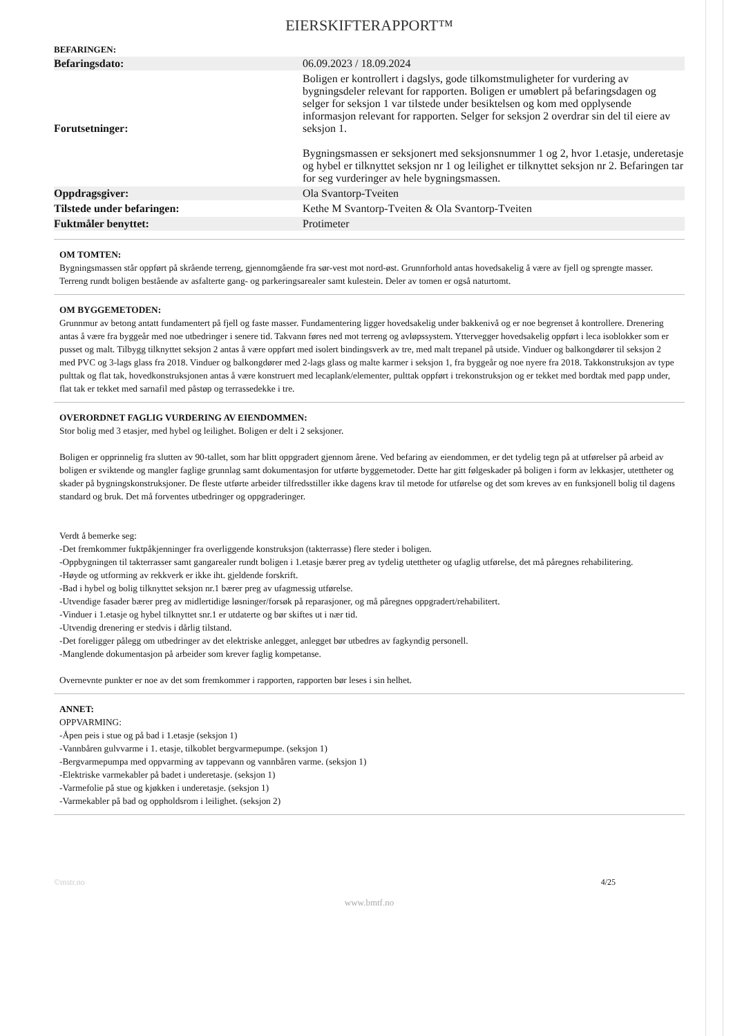EIERSKIFTERAPPORT™
BEFARINGEN:
| Befaringsdato: | | 06.09.2023 / 18.09.2024 |
| Forutsetninger: | | Boligen er kontrollert i dagslys, gode tilkomstmuligheter for vurdering av bygningsdeler relevant for rapporten. Boligen er umøblert på befaringsdagen og selger for seksjon 1 var tilstede under besiktelsen og kom med opplysende informasjon relevant for rapporten. Selger for seksjon 2 overdrar sin del til eiere av seksjon 1. Bygningsmassen er seksjonert med seksjonsnummer 1 og 2, hvor 1.etasje, underetasje og hybel er tilknyttet seksjon nr 1 og leilighet er tilknyttet seksjon nr 2. Befaringen tar for seg vurderinger av hele bygningsmassen. |
| Oppdragsgiver: | | Ola Svantorp-Tveiten |
| Tilstede under befaringen: | | Kethe M Svantorp-Tveiten & Ola Svantorp-Tveiten |
| Fuktmåler benyttet: | | Protimeter |
OM TOMTEN:
Bygningsmassen står oppført på skrående terreng, gjennomgående fra sør-vest mot nord-øst. Grunnforhold antas hovedsakelig å være av fjell og sprengte masser. Terreng rundt boligen bestående av asfalterte gang- og parkeringsarealer samt kulestein. Deler av tomen er også naturtomt.
OM BYGGEMETODEN:
Grunnmur av betong antatt fundamentert på fjell og faste masser. Fundamentering ligger hovedsakelig under bakkenivå og er noe begrenset å kontrollere. Drenering antas å være fra byggeår med noe utbedringer i senere tid. Takvann føres ned mot terreng og avløpssystem. Yttervegger hovedsakelig oppført i leca isoblokker som er pusset og malt. Tilbygg tilknyttet seksjon 2 antas å være oppført med isolert bindingsverk av tre, med malt trepanel på utside. Vinduer og balkongdører til seksjon 2 med PVC og 3-lags glass fra 2018. Vinduer og balkongdører med 2-lags glass og malte karmer i seksjon 1, fra byggeår og noe nyere fra 2018. Takkonstruksjon av type pulttak og flat tak, hovedkonstruksjonen antas å være konstruert med lecaplank/elementer, pulttak oppført i trekonstruksjon og er tekket med bordtak med papp under, flat tak er tekket med sarnafil med påstøp og terrassedekke i tre.
OVERORDNET FAGLIG VURDERING AV EIENDOMMEN:
Stor bolig med 3 etasjer, med hybel og leilighet. Boligen er delt i 2 seksjoner.
Boligen er opprinnelig fra slutten av 90-tallet, som har blitt oppgradert gjennom årene. Ved befaring av eiendommen, er det tydelig tegn på at utførelser på arbeid av boligen er sviktende og mangler faglige grunnlag samt dokumentasjon for utførte byggemetoder. Dette har gitt følgeskader på boligen i form av lekkasjer, utettheter og skader på bygningskonstruksjoner. De fleste utførte arbeider tilfredsstiller ikke dagens krav til metode for utførelse og det som kreves av en funksjonell bolig til dagens standard og bruk. Det må forventes utbedringer og oppgraderinger.
Verdt å bemerke seg:
-Det fremkommer fuktpåkjenninger fra overliggende konstruksjon (takterrasse) flere steder i boligen.
-Oppbygningen til takterrasser samt gangarealer rundt boligen i 1.etasje bærer preg av tydelig utettheter og ufaglig utførelse, det må påregnes rehabilitering.
-Høyde og utforming av rekkverk er ikke iht. gjeldende forskrift.
-Bad i hybel og bolig tilknyttet seksjon nr.1 bærer preg av ufagmessig utførelse.
-Utvendige fasader bærer preg av midlertidige løsninger/forsøk på reparasjoner, og må påregnes oppgradert/rehabilitert.
-Vinduer i 1.etasje og hybel tilknyttet snr.1 er utdaterte og bør skiftes ut i nær tid.
-Utvendig drenering er stedvis i dårlig tilstand.
-Det foreligger pålegg om utbedringer av det elektriske anlegget, anlegget bør utbedres av fagkyndig personell.
-Manglende dokumentasjon på arbeider som krever faglig kompetanse.
Overnevnte punkter er noe av det som fremkommer i rapporten, rapporten bør leses i sin helhet.
ANNET:
OPPVARMING:
-Åpen peis i stue og på bad i 1.etasje (seksjon 1)
-Vannbåren gulvvarme i 1. etasje, tilkoblet bergvarmepumpe. (seksjon 1)
-Bergvarmepumpa med oppvarming av tappevann og vannbåren varme. (seksjon 1)
-Elektriske varmekabler på badet i underetasje. (seksjon 1)
-Varmefolie på stue og kjøkken i underetasje. (seksjon 1)
-Varmekabler på bad og oppholdsrom i leilighet. (seksjon 2)
©mstr.no 4/25
www.bmtf.no